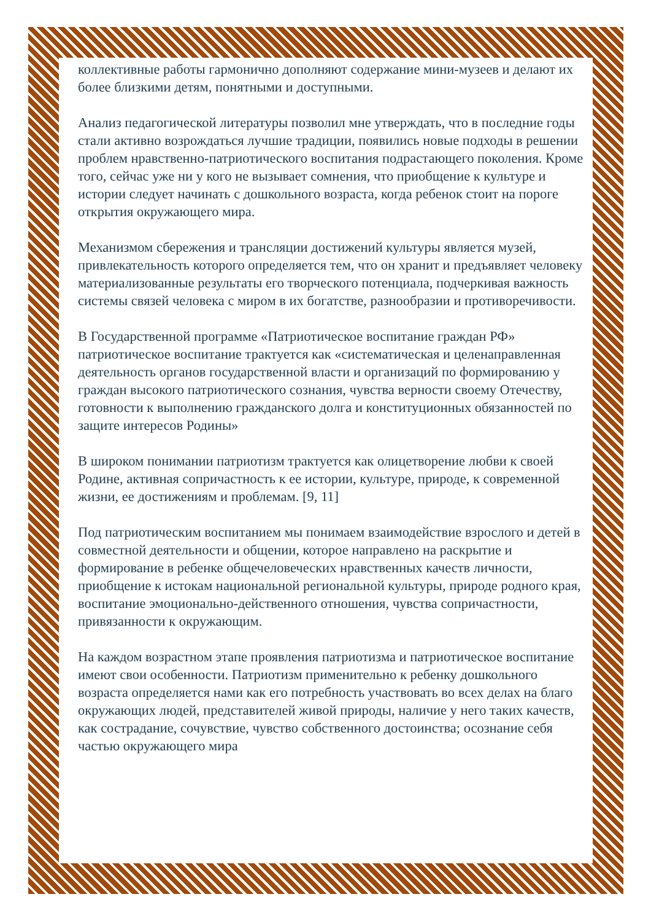коллективные работы гармонично дополняют содержание мини-музеев и делают их более близкими детям, понятными и доступными.
Анализ педагогической литературы позволил мне утверждать, что в последние годы стали активно возрождаться лучшие традиции, появились новые подходы в решении проблем нравственно-патриотического воспитания подрастающего поколения. Кроме того, сейчас уже ни у кого не вызывает сомнения, что приобщение к культуре и истории следует начинать с дошкольного возраста, когда ребенок стоит на пороге открытия окружающего мира.
Механизмом сбережения и трансляции достижений культуры является музей, привлекательность которого определяется тем, что он хранит и предъявляет человеку материализованные результаты его творческого потенциала, подчеркивая важность системы связей человека с миром в их богатстве, разнообразии и противоречивости.
В Государственной программе «Патриотическое воспитание граждан РФ» патриотическое воспитание трактуется как «систематическая и целенаправленная деятельность органов государственной власти и организаций по формированию у граждан высокого патриотического сознания, чувства верности своему Отечеству, готовности к выполнению гражданского долга и конституционных обязанностей по защите интересов Родины»
В широком понимании патриотизм трактуется как олицетворение любви к своей Родине, активная сопричастность к ее истории, культуре, природе, к современной жизни, ее достижениям и проблемам. [9, 11]
Под патриотическим воспитанием мы понимаем взаимодействие взрослого и детей в совместной деятельности и общении, которое направлено на раскрытие и формирование в ребенке общечеловеческих нравственных качеств личности, приобщение к истокам национальной региональной культуры, природе родного края, воспитание эмоционально-действенного отношения, чувства сопричастности, привязанности к окружающим.
На каждом возрастном этапе проявления патриотизма и патриотическое воспитание имеют свои особенности. Патриотизм применительно к ребенку дошкольного возраста определяется нами как его потребность участвовать во всех делах на благо окружающих людей, представителей живой природы, наличие у него таких качеств, как сострадание, сочувствие, чувство собственного достоинства; осознание себя частью окружающего мира